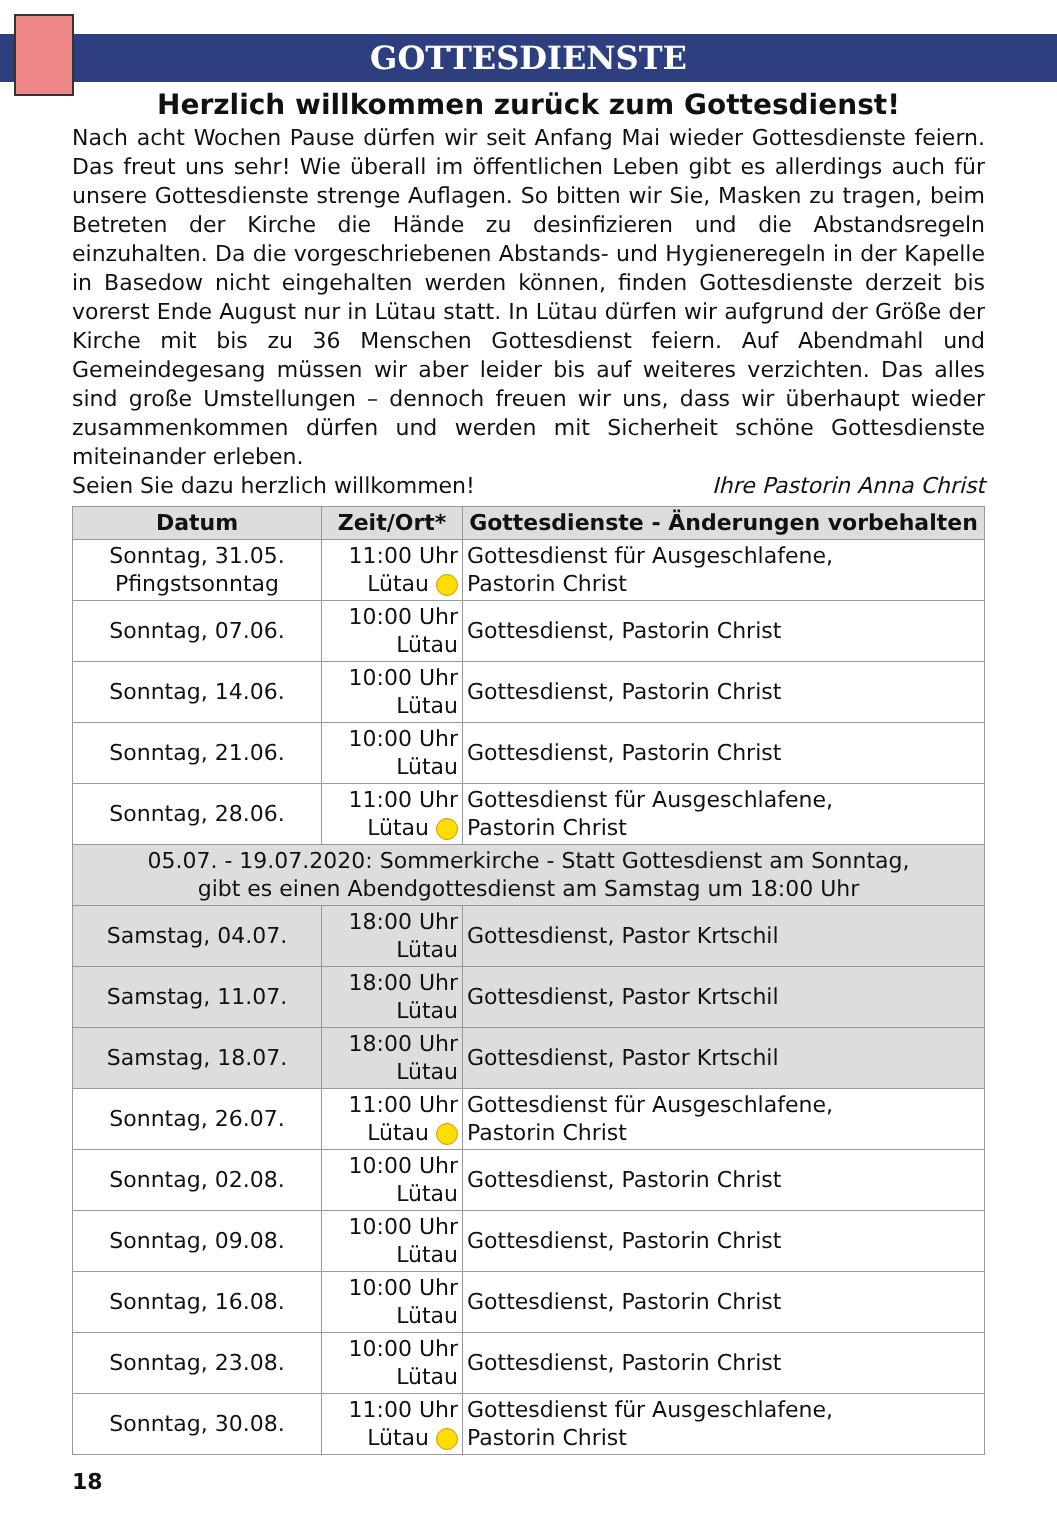GOTTESDIENSTE
Herzlich willkommen zurück zum Gottesdienst!
Nach acht Wochen Pause dürfen wir seit Anfang Mai wieder Gottesdienste feiern. Das freut uns sehr! Wie überall im öffentlichen Leben gibt es allerdings auch für unsere Gottesdienste strenge Auflagen. So bitten wir Sie, Masken zu tragen, beim Betreten der Kirche die Hände zu desinfizieren und die Abstandsregeln einzuhalten. Da die vorgeschriebenen Abstands- und Hygieneregeln in der Kapelle in Basedow nicht eingehalten werden können, finden Gottesdienste derzeit bis vorerst Ende August nur in Lütau statt. In Lütau dürfen wir aufgrund der Größe der Kirche mit bis zu 36 Menschen Gottesdienst feiern. Auf Abendmahl und Gemeindegesang müssen wir aber leider bis auf weiteres verzichten. Das alles sind große Umstellungen – dennoch freuen wir uns, dass wir überhaupt wieder zusammenkommen dürfen und werden mit Sicherheit schöne Gottesdienste miteinander erleben.
Seien Sie dazu herzlich willkommen! Ihre Pastorin Anna Christ
| Datum | Zeit/Ort* | Gottesdienste - Änderungen vorbehalten |
| --- | --- | --- |
| Sonntag, 31.05. Pfingstsonntag | 11:00 Uhr Lütau | Gottesdienst für Ausgeschlafene, Pastorin Christ |
| Sonntag, 07.06. | 10:00 Uhr Lütau | Gottesdienst, Pastorin Christ |
| Sonntag, 14.06. | 10:00 Uhr Lütau | Gottesdienst, Pastorin Christ |
| Sonntag, 21.06. | 10:00 Uhr Lütau | Gottesdienst, Pastorin Christ |
| Sonntag, 28.06. | 11:00 Uhr Lütau | Gottesdienst für Ausgeschlafene, Pastorin Christ |
| 05.07. - 19.07.2020: Sommerkirche - Statt Gottesdienst am Sonntag, gibt es einen Abendgottesdienst am Samstag um 18:00 Uhr | | |
| Samstag, 04.07. | 18:00 Uhr Lütau | Gottesdienst, Pastor Krtschil |
| Samstag, 11.07. | 18:00 Uhr Lütau | Gottesdienst, Pastor Krtschil |
| Samstag, 18.07. | 18:00 Uhr Lütau | Gottesdienst, Pastor Krtschil |
| Sonntag, 26.07. | 11:00 Uhr Lütau | Gottesdienst für Ausgeschlafene, Pastorin Christ |
| Sonntag, 02.08. | 10:00 Uhr Lütau | Gottesdienst, Pastorin Christ |
| Sonntag, 09.08. | 10:00 Uhr Lütau | Gottesdienst, Pastorin Christ |
| Sonntag, 16.08. | 10:00 Uhr Lütau | Gottesdienst, Pastorin Christ |
| Sonntag, 23.08. | 10:00 Uhr Lütau | Gottesdienst, Pastorin Christ |
| Sonntag, 30.08. | 11:00 Uhr Lütau | Gottesdienst für Ausgeschlafene, Pastorin Christ |
18